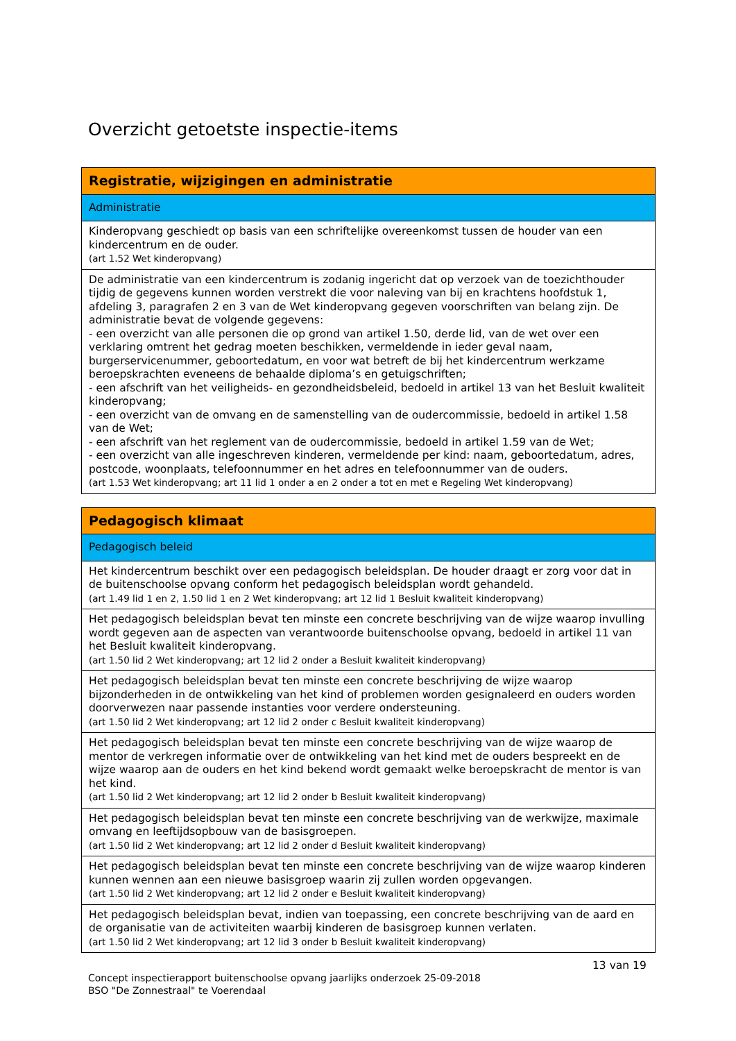Overzicht getoetste inspectie-items
| Registratie, wijzigingen en administratie |
| --- |
| Administratie |
| Kinderopvang geschiedt op basis van een schriftelijke overeenkomst tussen de houder van een kindercentrum en de ouder. (art 1.52 Wet kinderopvang) |
| De administratie van een kindercentrum is zodanig ingericht dat op verzoek van de toezichthouder tijdig de gegevens kunnen worden verstrekt die voor naleving van bij en krachtens hoofdstuk 1, afdeling 3, paragrafen 2 en 3 van de Wet kinderopvang gegeven voorschriften van belang zijn. De administratie bevat de volgende gegevens: - een overzicht van alle personen die op grond van artikel 1.50, derde lid, van de wet over een verklaring omtrent het gedrag moeten beschikken, vermeldende in ieder geval naam, burgerservicenummer, geboortedatum, en voor wat betreft de bij het kindercentrum werkzame beroepskrachten eveneens de behaalde diploma’s en getuigschriften; - een afschrift van het veiligheids- en gezondheidsbeleid, bedoeld in artikel 13 van het Besluit kwaliteit kinderopvang; - een overzicht van de omvang en de samenstelling van de oudercommissie, bedoeld in artikel 1.58 van de Wet; - een afschrift van het reglement van de oudercommissie, bedoeld in artikel 1.59 van de Wet; - een overzicht van alle ingeschreven kinderen, vermeldende per kind: naam, geboortedatum, adres, postcode, woonplaats, telefoonnummer en het adres en telefoonnummer van de ouders. (art 1.53 Wet kinderopvang; art 11 lid 1 onder a en 2 onder a tot en met e Regeling Wet kinderopvang) |
| Pedagogisch klimaat |
| --- |
| Pedagogisch beleid |
| Het kindercentrum beschikt over een pedagogisch beleidsplan. De houder draagt er zorg voor dat in de buitenschoolse opvang conform het pedagogisch beleidsplan wordt gehandeld. (art 1.49 lid 1 en 2, 1.50 lid 1 en 2 Wet kinderopvang; art 12 lid 1 Besluit kwaliteit kinderopvang) |
| Het pedagogisch beleidsplan bevat ten minste een concrete beschrijving van de wijze waarop invulling wordt gegeven aan de aspecten van verantwoorde buitenschoolse opvang, bedoeld in artikel 11 van het Besluit kwaliteit kinderopvang. (art 1.50 lid 2 Wet kinderopvang; art 12 lid 2 onder a Besluit kwaliteit kinderopvang) |
| Het pedagogisch beleidsplan bevat ten minste een concrete beschrijving de wijze waarop bijzonderheden in de ontwikkeling van het kind of problemen worden gesignaleerd en ouders worden doorverwezen naar passende instanties voor verdere ondersteuning. (art 1.50 lid 2 Wet kinderopvang; art 12 lid 2 onder c Besluit kwaliteit kinderopvang) |
| Het pedagogisch beleidsplan bevat ten minste een concrete beschrijving van de wijze waarop de mentor de verkregen informatie over de ontwikkeling van het kind met de ouders bespreekt en de wijze waarop aan de ouders en het kind bekend wordt gemaakt welke beroepskracht de mentor is van het kind. (art 1.50 lid 2 Wet kinderopvang; art 12 lid 2 onder b Besluit kwaliteit kinderopvang) |
| Het pedagogisch beleidsplan bevat ten minste een concrete beschrijving van de werkwijze, maximale omvang en leeftijdsopbouw van de basisgroepen. (art 1.50 lid 2 Wet kinderopvang; art 12 lid 2 onder d Besluit kwaliteit kinderopvang) |
| Het pedagogisch beleidsplan bevat ten minste een concrete beschrijving van de wijze waarop kinderen kunnen wennen aan een nieuwe basisgroep waarin zij zullen worden opgevangen. (art 1.50 lid 2 Wet kinderopvang; art 12 lid 2 onder e Besluit kwaliteit kinderopvang) |
| Het pedagogisch beleidsplan bevat, indien van toepassing, een concrete beschrijving van de aard en de organisatie van de activiteiten waarbij kinderen de basisgroep kunnen verlaten. (art 1.50 lid 2 Wet kinderopvang; art 12 lid 3 onder b Besluit kwaliteit kinderopvang) |
13 van 19
Concept inspectierapport buitenschoolse opvang jaarlijks onderzoek 25-09-2018
BSO "De Zonnestraal" te Voerendaal